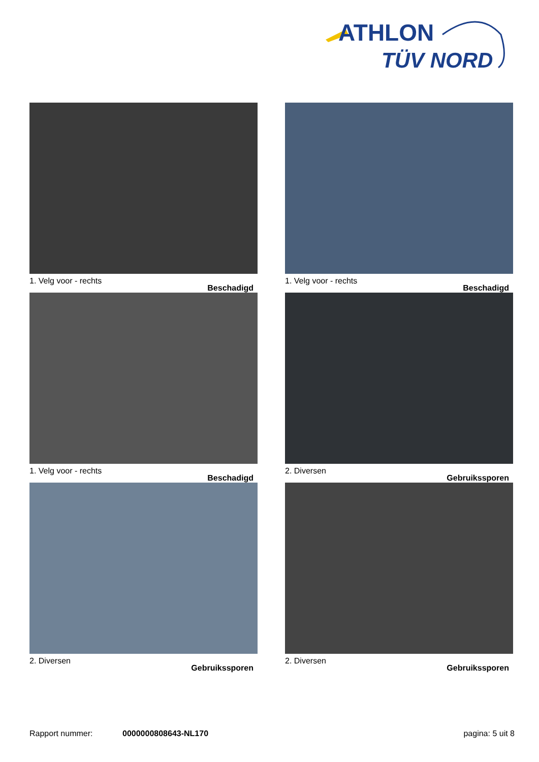ATHLON
TÜV NORD
1. Velg voor - rechts Beschadigd
1. Velg voor - rechts Beschadigd
1. Velg voor - rechts Beschadigd
2. Diversen Gebruikssporen
2. Diversen Gebruikssporen
2. Diversen Gebruikssporen
Rapport nummer: 0000000808643-NL170 pagina: 5 uit 8